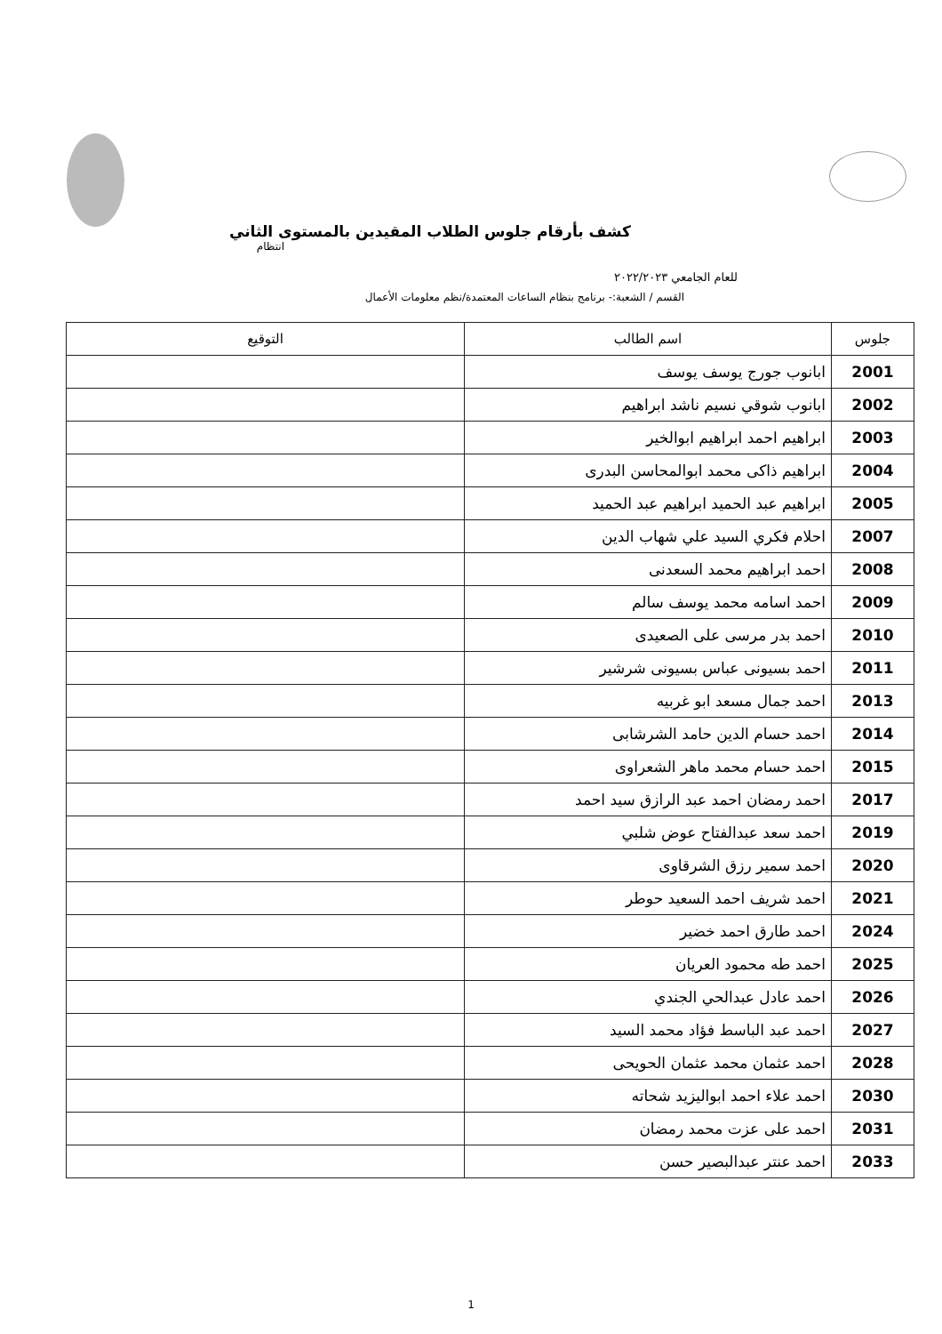كشف بأرقام جلوس الطلاب المقيدين بالمستوى الثاني
انتظام
للعام الجامعي ٢٠٢٢/٢٠٢٣
القسم / الشعبة:- برنامج بنظام الساعات المعتمدة/نظم معلومات الأعمال
| جلوس | اسم الطالب | التوقيع |
| --- | --- | --- |
| 2001 | ابانوب جورج يوسف يوسف | |
| 2002 | ابانوب شوقي نسيم ناشد ابراهيم | |
| 2003 | ابراهيم احمد ابراهيم ابوالخير | |
| 2004 | ابراهيم ذاكى محمد ابوالمحاسن البدرى | |
| 2005 | ابراهيم عبد الحميد ابراهيم عبد الحميد | |
| 2007 | احلام فكري السيد علي شهاب الدين | |
| 2008 | احمد ابراهيم محمد السعدنى | |
| 2009 | احمد اسامه محمد يوسف سالم | |
| 2010 | احمد بدر مرسى على الصعيدى | |
| 2011 | احمد بسيونى عباس بسيونى شرشير | |
| 2013 | احمد جمال مسعد ابو غربيه | |
| 2014 | احمد حسام الدين حامد الشرشابى | |
| 2015 | احمد حسام محمد ماهر الشعراوى | |
| 2017 | احمد رمضان احمد عبد الرازق سيد احمد | |
| 2019 | احمد سعد عبدالفتاح عوض شلبي | |
| 2020 | احمد سمير رزق الشرقاوى | |
| 2021 | احمد شريف احمد السعيد حوطر | |
| 2024 | احمد طارق احمد خضير | |
| 2025 | احمد طه محمود العريان | |
| 2026 | احمد عادل عبدالحي الجندي | |
| 2027 | احمد عبد الباسط فؤاد محمد السيد | |
| 2028 | احمد عثمان محمد عثمان الحويحى | |
| 2030 | احمد علاء احمد ابواليزيد شحاته | |
| 2031 | احمد على عزت محمد رمضان | |
| 2033 | احمد عنتر عبدالبصير حسن | |
1